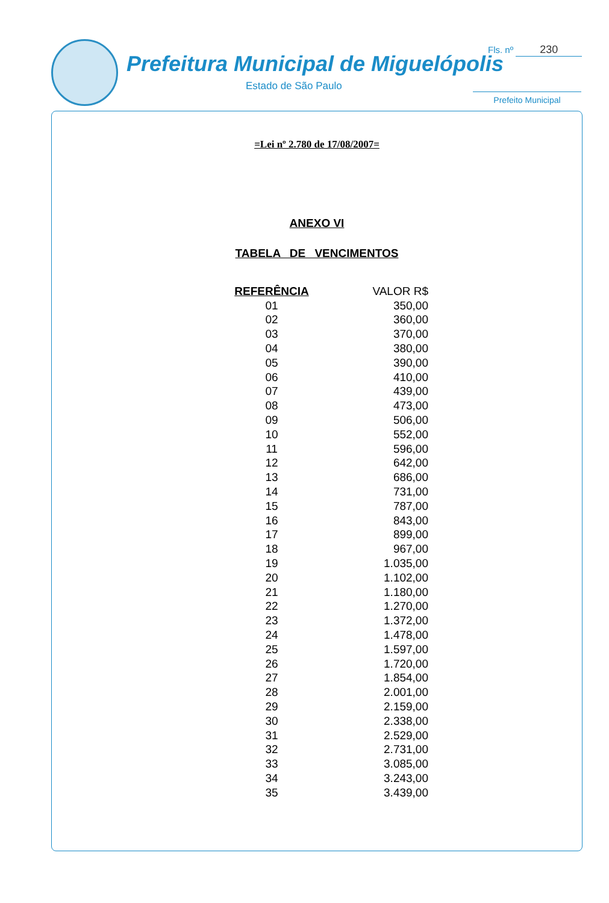Prefeitura Municipal de Miguelópolis
Estado de São Paulo
Fls. nº 230
Prefeito Municipal
=Lei nº 2.780 de 17/08/2007=
ANEXO VI
TABELA DE VENCIMENTOS
| REFERÊNCIA | VALOR R$ |
| --- | --- |
| 01 | 350,00 |
| 02 | 360,00 |
| 03 | 370,00 |
| 04 | 380,00 |
| 05 | 390,00 |
| 06 | 410,00 |
| 07 | 439,00 |
| 08 | 473,00 |
| 09 | 506,00 |
| 10 | 552,00 |
| 11 | 596,00 |
| 12 | 642,00 |
| 13 | 686,00 |
| 14 | 731,00 |
| 15 | 787,00 |
| 16 | 843,00 |
| 17 | 899,00 |
| 18 | 967,00 |
| 19 | 1.035,00 |
| 20 | 1.102,00 |
| 21 | 1.180,00 |
| 22 | 1.270,00 |
| 23 | 1.372,00 |
| 24 | 1.478,00 |
| 25 | 1.597,00 |
| 26 | 1.720,00 |
| 27 | 1.854,00 |
| 28 | 2.001,00 |
| 29 | 2.159,00 |
| 30 | 2.338,00 |
| 31 | 2.529,00 |
| 32 | 2.731,00 |
| 33 | 3.085,00 |
| 34 | 3.243,00 |
| 35 | 3.439,00 |